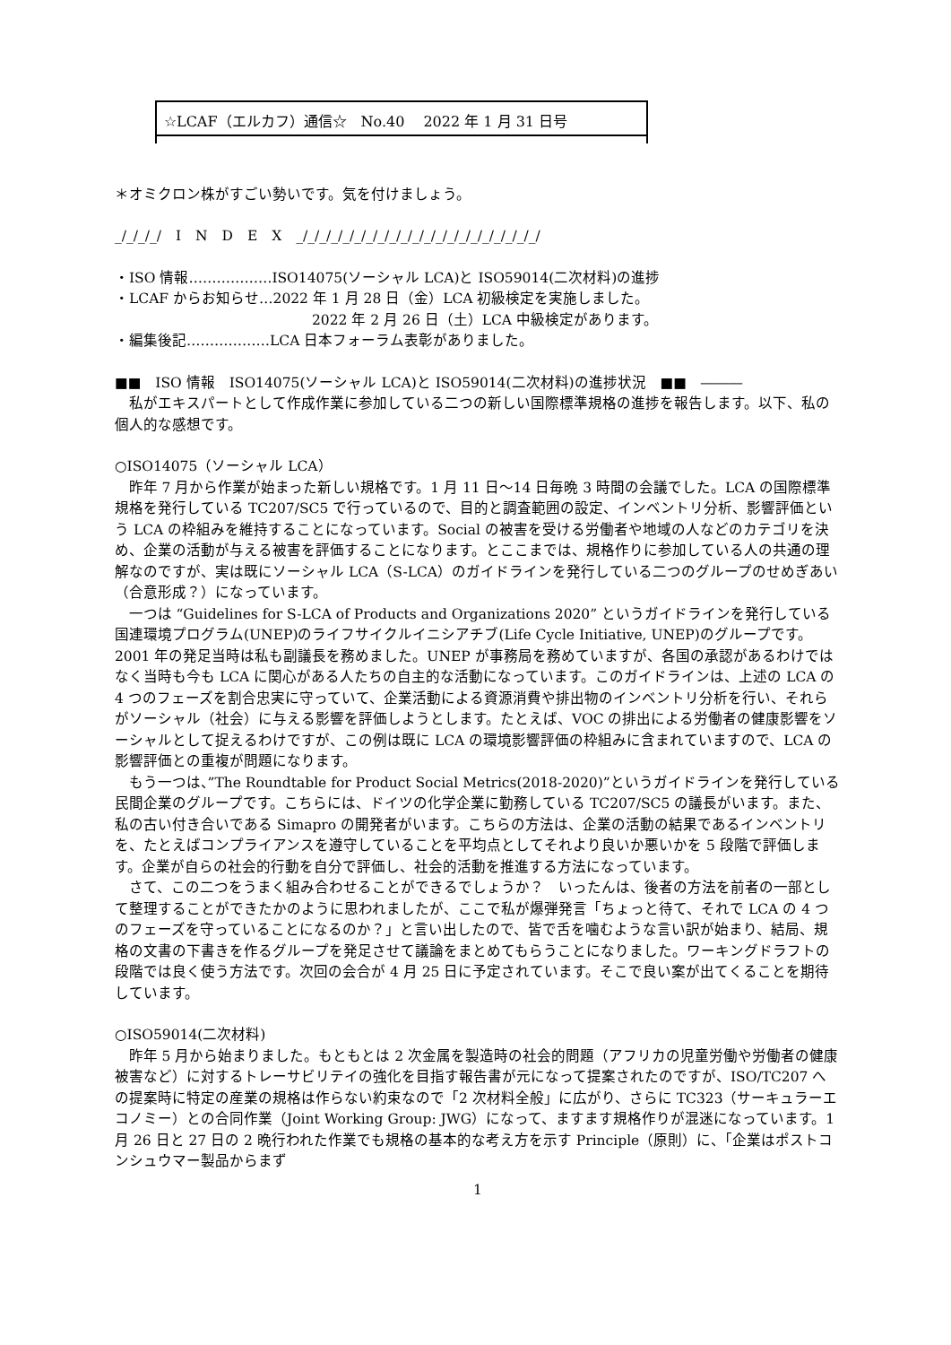☆LCAF（エルカフ）通信☆　No.40　 2022 年 1 月 31 日号
＊オミクロン株がすごい勢いです。気を付けましょう。
_/_/_/_/　I　N　D　E　X　_/_/_/_/_/_/_/_/_/_/_/_/_/_/_/_/_/_/_/_/_/
・ISO 情報………………ISO14075(ソーシャル LCA)と ISO59014(二次材料)の進捗
・LCAF からお知らせ…2022 年 1 月 28 日（金）LCA 初級検定を実施しました。
2022 年 2 月 26 日（土）LCA 中級検定があります。
・編集後記………………LCA 日本フォーラム表彰がありました。
■■　ISO 情報　ISO14075(ソーシャル LCA)と ISO59014(二次材料)の進捗状況　■■　―――
私がエキスパートとして作成作業に参加している二つの新しい国際標準規格の進捗を報告します。以下、私の個人的な感想です。
○ISO14075（ソーシャル LCA）
昨年 7 月から作業が始まった新しい規格です。1 月 11 日～14 日毎晩 3 時間の会議でした。LCA の国際標準規格を発行している TC207/SC5 で行っているので、目的と調査範囲の設定、インベントリ分析、影響評価という LCA の枠組みを維持することになっています。Social の被害を受ける労働者や地域の人などのカテゴリを決め、企業の活動が与える被害を評価することになります。とここまでは、規格作りに参加している人の共通の理解なのですが、実は既にソーシャル LCA（S-LCA）のガイドラインを発行している二つのグループのせめぎあい（合意形成？）になっています。
一つは “Guidelines for S-LCA of Products and Organizations 2020” というガイドラインを発行している国連環境プログラム(UNEP)のライフサイクルイニシアチブ(Life Cycle Initiative, UNEP)のグループです。2001 年の発足当時は私も副議長を務めました。UNEP が事務局を務めていますが、各国の承認があるわけではなく当時も今も LCA に関心がある人たちの自主的な活動になっています。このガイドラインは、上述の LCA の 4 つのフェーズを割合忠実に守っていて、企業活動による資源消費や排出物のインベントリ分析を行い、それらがソーシャル（社会）に与える影響を評価しようとします。たとえば、VOC の排出による労働者の健康影響をソーシャルとして捉えるわけですが、この例は既に LCA の環境影響評価の枠組みに含まれていますので、LCA の影響評価との重複が問題になります。
もう一つは、”The Roundtable for Product Social Metrics(2018-2020)”というガイドラインを発行している民間企業のグループです。こちらには、ドイツの化学企業に勤務している TC207/SC5 の議長がいます。また、私の古い付き合いである Simapro の開発者がいます。こちらの方法は、企業の活動の結果であるインベントリを、たとえばコンプライアンスを遵守していることを平均点としてそれより良いか悪いかを 5 段階で評価します。企業が自らの社会的行動を自分で評価し、社会的活動を推進する方法になっています。
さて、この二つをうまく組み合わせることができるでしょうか？　いったんは、後者の方法を前者の一部として整理することができたかのように思われましたが、ここで私が爆弾発言「ちょっと待て、それで LCA の 4 つのフェーズを守っていることになるのか？」と言い出したので、皆で舌を噛むような言い訳が始まり、結局、規格の文書の下書きを作るグループを発足させて議論をまとめてもらうことになりました。ワーキングドラフトの段階では良く使う方法です。次回の会合が 4 月 25 日に予定されています。そこで良い案が出てくることを期待しています。
○ISO59014(二次材料)
昨年 5 月から始まりました。もともとは 2 次金属を製造時の社会的問題（アフリカの児童労働や労働者の健康被害など）に対するトレーサビリテイの強化を目指す報告書が元になって提案されたのですが、ISO/TC207 への提案時に特定の産業の規格は作らない約束なので「2 次材料全般」に広がり、さらに TC323（サーキュラーエコノミー）との合同作業（Joint Working Group: JWG）になって、ますます規格作りが混迷になっています。1 月 26 日と 27 日の 2 晩行われた作業でも規格の基本的な考え方を示す Principle（原則）に、「企業はポストコンシュウマー製品からまず
1